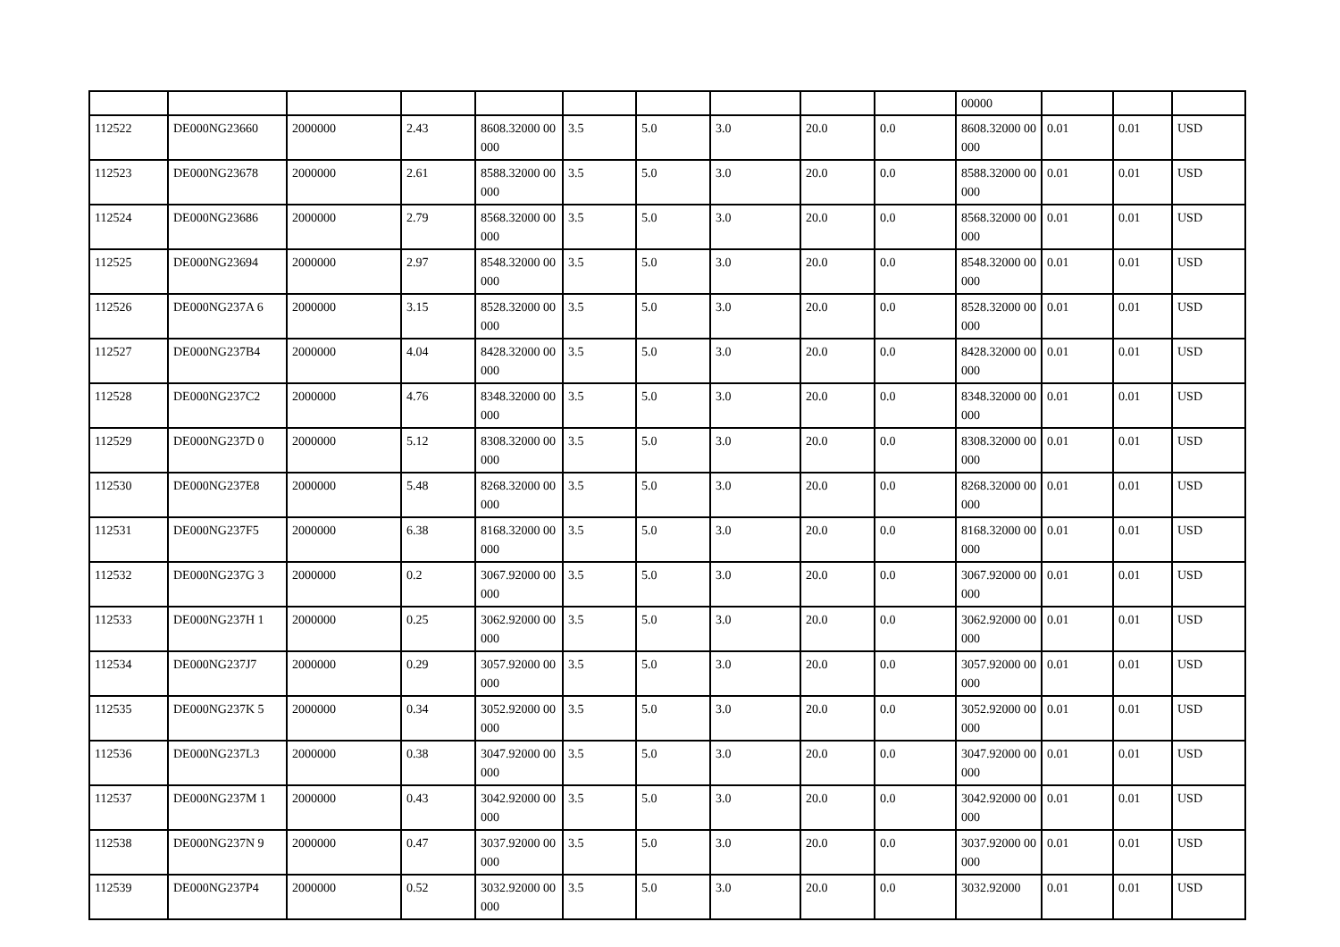| | | | | | | | | | | 00000 | | | |
| 112522 | DE000NG23660 | 2000000 | 2.43 | 8608.32000 00000 | 3.5 | 5.0 | 3.0 | 20.0 | 0.0 | 8608.32000 00000 | 0.01 | 0.01 | USD |
| 112523 | DE000NG23678 | 2000000 | 2.61 | 8588.32000 00000 | 3.5 | 5.0 | 3.0 | 20.0 | 0.0 | 8588.32000 00000 | 0.01 | 0.01 | USD |
| 112524 | DE000NG23686 | 2000000 | 2.79 | 8568.32000 00000 | 3.5 | 5.0 | 3.0 | 20.0 | 0.0 | 8568.32000 00000 | 0.01 | 0.01 | USD |
| 112525 | DE000NG23694 | 2000000 | 2.97 | 8548.32000 00000 | 3.5 | 5.0 | 3.0 | 20.0 | 0.0 | 8548.32000 00000 | 0.01 | 0.01 | USD |
| 112526 | DE000NG237A 6 | 2000000 | 3.15 | 8528.32000 00000 | 3.5 | 5.0 | 3.0 | 20.0 | 0.0 | 8528.32000 00000 | 0.01 | 0.01 | USD |
| 112527 | DE000NG237B4 | 2000000 | 4.04 | 8428.32000 00000 | 3.5 | 5.0 | 3.0 | 20.0 | 0.0 | 8428.32000 00000 | 0.01 | 0.01 | USD |
| 112528 | DE000NG237C2 | 2000000 | 4.76 | 8348.32000 00000 | 3.5 | 5.0 | 3.0 | 20.0 | 0.0 | 8348.32000 00000 | 0.01 | 0.01 | USD |
| 112529 | DE000NG237D 0 | 2000000 | 5.12 | 8308.32000 00000 | 3.5 | 5.0 | 3.0 | 20.0 | 0.0 | 8308.32000 00000 | 0.01 | 0.01 | USD |
| 112530 | DE000NG237E8 | 2000000 | 5.48 | 8268.32000 00000 | 3.5 | 5.0 | 3.0 | 20.0 | 0.0 | 8268.32000 00000 | 0.01 | 0.01 | USD |
| 112531 | DE000NG237F5 | 2000000 | 6.38 | 8168.32000 00000 | 3.5 | 5.0 | 3.0 | 20.0 | 0.0 | 8168.32000 00000 | 0.01 | 0.01 | USD |
| 112532 | DE000NG237G 3 | 2000000 | 0.2 | 3067.92000 00000 | 3.5 | 5.0 | 3.0 | 20.0 | 0.0 | 3067.92000 00000 | 0.01 | 0.01 | USD |
| 112533 | DE000NG237H 1 | 2000000 | 0.25 | 3062.92000 00000 | 3.5 | 5.0 | 3.0 | 20.0 | 0.0 | 3062.92000 00000 | 0.01 | 0.01 | USD |
| 112534 | DE000NG237J7 | 2000000 | 0.29 | 3057.92000 00000 | 3.5 | 5.0 | 3.0 | 20.0 | 0.0 | 3057.92000 00000 | 0.01 | 0.01 | USD |
| 112535 | DE000NG237K 5 | 2000000 | 0.34 | 3052.92000 00000 | 3.5 | 5.0 | 3.0 | 20.0 | 0.0 | 3052.92000 00000 | 0.01 | 0.01 | USD |
| 112536 | DE000NG237L3 | 2000000 | 0.38 | 3047.92000 00000 | 3.5 | 5.0 | 3.0 | 20.0 | 0.0 | 3047.92000 00000 | 0.01 | 0.01 | USD |
| 112537 | DE000NG237M 1 | 2000000 | 0.43 | 3042.92000 00000 | 3.5 | 5.0 | 3.0 | 20.0 | 0.0 | 3042.92000 00000 | 0.01 | 0.01 | USD |
| 112538 | DE000NG237N 9 | 2000000 | 0.47 | 3037.92000 00000 | 3.5 | 5.0 | 3.0 | 20.0 | 0.0 | 3037.92000 00000 | 0.01 | 0.01 | USD |
| 112539 | DE000NG237P4 | 2000000 | 0.52 | 3032.92000 00000 | 3.5 | 5.0 | 3.0 | 20.0 | 0.0 | 3032.92000 | 0.01 | 0.01 | USD |